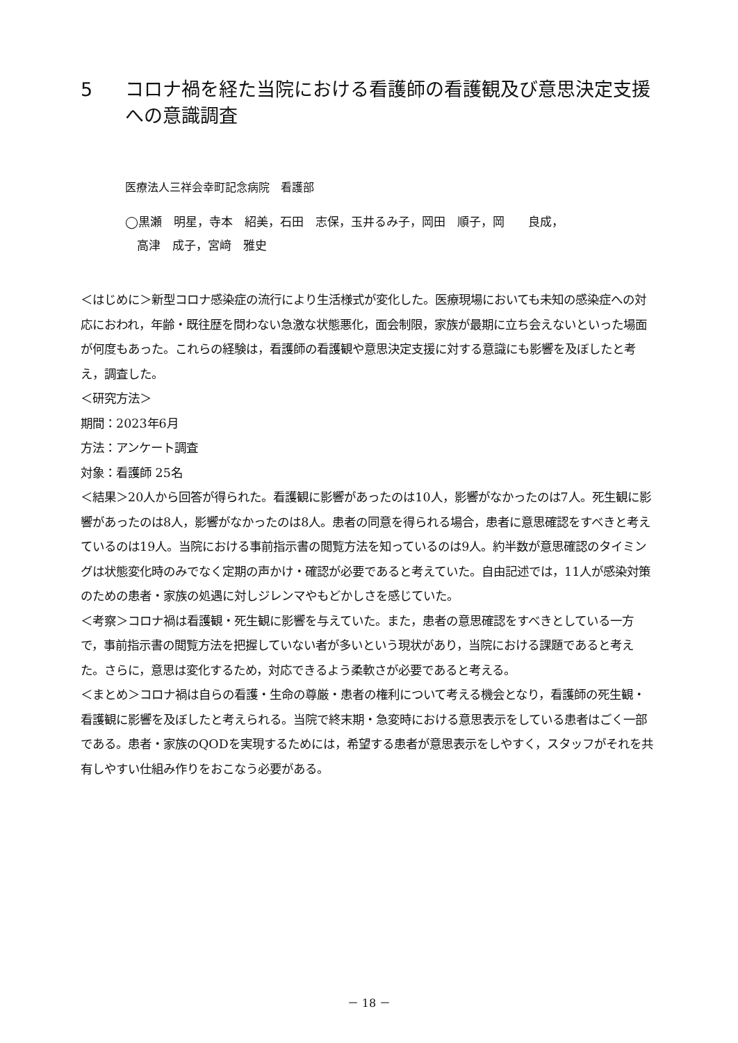5 コロナ禍を経た当院における看護師の看護観及び意思決定支援への意識調査
医療法人三祥会幸町記念病院　看護部
◯黒瀬　明星，寺本　紹美，石田　志保，玉井るみ子，岡田　順子，岡　　良成，
　高津　成子，宮﨑　雅史
＜はじめに＞新型コロナ感染症の流行により生活様式が変化した。医療現場においても未知の感染症への対応におわれ，年齢・既往歴を問わない急激な状態悪化，面会制限，家族が最期に立ち会えないといった場面が何度もあった。これらの経験は，看護師の看護観や意思決定支援に対する意識にも影響を及ぼしたと考え，調査した。
＜研究方法＞
期間：2023年6月
方法：アンケート調査
対象：看護師 25名
＜結果＞20人から回答が得られた。看護観に影響があったのは10人，影響がなかったのは7人。死生観に影響があったのは8人，影響がなかったのは8人。患者の同意を得られる場合，患者に意思確認をすべきと考えているのは19人。当院における事前指示書の閲覧方法を知っているのは9人。約半数が意思確認のタイミングは状態変化時のみでなく定期の声かけ・確認が必要であると考えていた。自由記述では，11人が感染対策のための患者・家族の処遇に対しジレンマやもどかしさを感じていた。
＜考察＞コロナ禍は看護観・死生観に影響を与えていた。また，患者の意思確認をすべきとしている一方で，事前指示書の閲覧方法を把握していない者が多いという現状があり，当院における課題であると考えた。さらに，意思は変化するため，対応できるよう柔軟さが必要であると考える。
＜まとめ＞コロナ禍は自らの看護・生命の尊厳・患者の権利について考える機会となり，看護師の死生観・看護観に影響を及ぼしたと考えられる。当院で終末期・急変時における意思表示をしている患者はごく一部である。患者・家族のQODを実現するためには，希望する患者が意思表示をしやすく，スタッフがそれを共有しやすい仕組み作りをおこなう必要がある。
－ 18 －